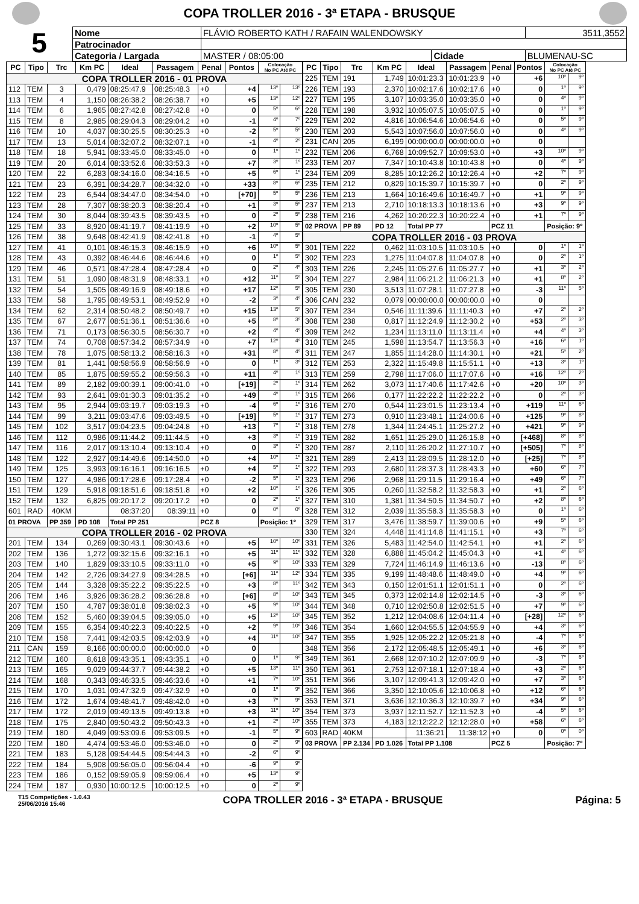COPA TROLLER 2016 - 3ª ETAPA - BRUSQUE
5
| Nome | FLÁVIO ROBERTO KATH / RAFAIN WALENDOWSKY | | | 3511,3552 |
| Patrocinador | | | | |
| Categoria / Largada | MASTER / 08:05:00 | Cidade | BLUMENAU-SC | |
| PC | Tipo | Trc | Km PC | Ideal | Passagem | Penal | Pontos | Colocação No PC Até PC | |
| --- | --- | --- | --- | --- | --- | --- | --- | --- | --- |
| COPA TROLLER 2016 - 01 PROVA | | | | | | | | | |
| 112 | TEM | 3 | 0,479 | 08:25:47.9 | 08:25:48.3 | +0 | +4 | 13º | 13º |
| 113 | TEM | 4 | 1,150 | 08:26:38.2 | 08:26:38.7 | +0 | +5 | 13º | 12º |
| 114 | TEM | 6 | 1,965 | 08:27:42.8 | 08:27:42.8 | +0 | 0 | 5º | 6º |
| 115 | TEM | 8 | 2,985 | 08:29:04.3 | 08:29:04.2 | +0 | -1 | 4º | 7º |
| 116 | TEM | 10 | 4,037 | 08:30:25.5 | 08:30:25.3 | +0 | -2 | 5º | 5º |
| 117 | TEM | 13 | 5,014 | 08:32:07.2 | 08:32:07.1 | +0 | -1 | 4º | 2º |
| 118 | TEM | 18 | 5,941 | 08:33:45.0 | 08:33:45.0 | +0 | 0 | 1º | 1º |
| 119 | TEM | 20 | 6,014 | 08:33:52.6 | 08:33:53.3 | +0 | +7 | 3º | 1º |
| 120 | TEM | 22 | 6,283 | 08:34:16.0 | 08:34:16.5 | +0 | +5 | 6º | 1º |
| 121 | TEM | 23 | 6,391 | 08:34:28.7 | 08:34:32.0 | +0 | +33 | 8º | 6º |
| 122 | TEM | 23 | 6,544 | 08:34:47.0 | 08:34:54.0 | +0 | [+70] | 5º | 5º |
| 123 | TEM | 28 | 7,307 | 08:38:20.3 | 08:38:20.4 | +0 | +1 | 3º | 5º |
| 124 | TEM | 30 | 8,044 | 08:39:43.5 | 08:39:43.5 | +0 | 0 | 2º | 5º |
| 125 | TEM | 33 | 8,920 | 08:41:19.7 | 08:41:19.9 | +0 | +2 | 10º | 5º |
| 126 | TEM | 38 | 9,648 | 08:42:41.9 | 08:42:41.8 | +0 | -1 | 4º | 5º |
| 127 | TEM | 41 | 0,101 | 08:46:15.3 | 08:46:15.9 | +0 | +6 | 10º | 5º |
| 128 | TEM | 43 | 0,392 | 08:46:44.6 | 08:46:44.6 | +0 | 0 | 1º | 5º |
| 129 | TEM | 46 | 0,571 | 08:47:28.4 | 08:47:28.4 | +0 | 0 | 2º | 4º |
| 131 | TEM | 51 | 1,090 | 08:48:31.9 | 08:48:33.1 | +0 | +12 | 11º | 5º |
| 132 | TEM | 54 | 1,505 | 08:49:16.9 | 08:49:18.6 | +0 | +17 | 12º | 5º |
| 133 | TEM | 58 | 1,795 | 08:49:53.1 | 08:49:52.9 | +0 | -2 | 3º | 4º |
| 134 | TEM | 62 | 2,314 | 08:50:48.2 | 08:50:49.7 | +0 | +15 | 13º | 5º |
| 135 | TEM | 67 | 2,677 | 08:51:36.1 | 08:51:36.6 | +0 | +5 | 8º | 3º |
| 136 | TEM | 71 | 0,173 | 08:56:30.5 | 08:56:30.7 | +0 | +2 | 4º | 4º |
| 137 | TEM | 74 | 0,708 | 08:57:34.2 | 08:57:34.9 | +0 | +7 | 12º | 4º |
| 138 | TEM | 78 | 1,075 | 08:58:13.2 | 08:58:16.3 | +0 | +31 | 8º | 4º |
| 139 | TEM | 81 | 1,441 | 08:58:56.9 | 08:58:56.9 | +0 | 0 | 1º | 3º |
| 140 | TEM | 85 | 1,875 | 08:59:55.2 | 08:59:56.3 | +0 | +11 | 4º | 1º |
| 141 | TEM | 89 | 2,182 | 09:00:39.1 | 09:00:41.0 | +0 | [+19] | 2º | 1º |
| 142 | TEM | 93 | 2,641 | 09:01:30.3 | 09:01:35.2 | +0 | +49 | 4º | 1º |
| 143 | TEM | 95 | 2,944 | 09:03:19.7 | 09:03:19.3 | +0 | -4 | 6º | 1º |
| 144 | TEM | 99 | 3,211 | 09:03:47.6 | 09:03:49.5 | +0 | [+19] | 5º | 1º |
| 145 | TEM | 102 | 3,517 | 09:04:23.5 | 09:04:24.8 | +0 | +13 | 7º | 1º |
| 146 | TEM | 112 | 0,986 | 09:11:44.2 | 09:11:44.5 | +0 | +3 | 3º | 1º |
| 147 | TEM | 116 | 2,017 | 09:13:10.4 | 09:13:10.4 | +0 | 0 | 3º | 1º |
| 148 | TEM | 122 | 2,927 | 09:14:49.6 | 09:14:50.0 | +0 | +4 | 10º | 1º |
| 149 | TEM | 125 | 3,993 | 09:16:16.1 | 09:16:16.5 | +0 | +4 | 5º | 1º |
| 150 | TEM | 127 | 4,986 | 09:17:28.6 | 09:17:28.4 | +0 | -2 | 5º | 1º |
| 151 | TEM | 129 | 5,918 | 09:18:51.6 | 09:18:51.8 | +0 | +2 | 10º | 1º |
| 152 | TEM | 132 | 6,825 | 09:20:17.2 | 09:20:17.2 | +0 | 0 | 2º | 1º |
| 601 | RAD | 40KM | | 08:37:20 | 08:39:11 | +0 | 0 | 0º | 0º |
| 01 PROVA | | PP 359 | PD 108 | Total PP 251 | | PCZ 8 | | Posição: 1º | |
| COPA TROLLER 2016 - 02 PROVA | | | | | | | | | |
| 201 | TEM | 134 | 0,269 | 09:30:43.1 | 09:30:43.6 | +0 | +5 | 10º | 10º |
| 202 | TEM | 136 | 1,272 | 09:32:15.6 | 09:32:16.1 | +0 | +5 | 11º | 11º |
| 203 | TEM | 140 | 1,829 | 09:33:10.5 | 09:33:11.0 | +0 | +5 | 9º | 10º |
| 204 | TEM | 142 | 2,726 | 09:34:27.9 | 09:34:28.5 | +0 | [+6] | 11º | 12º |
| 205 | TEM | 144 | 3,328 | 09:35:22.2 | 09:35:22.5 | +0 | +3 | 8º | 11º |
| 206 | TEM | 146 | 3,926 | 09:36:28.2 | 09:36:28.8 | +0 | [+6] | 8º | 10º |
| 207 | TEM | 150 | 4,787 | 09:38:01.8 | 09:38:02.3 | +0 | +5 | 9º | 10º |
| 208 | TEM | 152 | 5,460 | 09:39:04.5 | 09:39:05.0 | +0 | +5 | 12º | 10º |
| 209 | TEM | 155 | 6,354 | 09:40:22.3 | 09:40:22.5 | +0 | +2 | 9º | 10º |
| 210 | TEM | 158 | 7,441 | 09:42:03.5 | 09:42:03.9 | +0 | +4 | 11º | 10º |
| 211 | CAN | 159 | 8,166 | 00:00:00.0 | 00:00:00.0 | +0 | 0 | | |
| 212 | TEM | 160 | 8,618 | 09:43:35.1 | 09:43:35.1 | +0 | 0 | 1º | 9º |
| 213 | TEM | 165 | 9,029 | 09:44:37.7 | 09:44:38.2 | +0 | +5 | 13º | 11º |
| 214 | TEM | 168 | 0,343 | 09:46:33.5 | 09:46:33.6 | +0 | +1 | 7º | 10º |
| 215 | TEM | 170 | 1,031 | 09:47:32.9 | 09:47:32.9 | +0 | 0 | 1º | 9º |
| 216 | TEM | 172 | 1,674 | 09:48:41.7 | 09:48:42.0 | +0 | +3 | 7º | 9º |
| 217 | TEM | 172 | 2,019 | 09:49:13.5 | 09:49:13.8 | +0 | +3 | 11º | 10º |
| 218 | TEM | 175 | 2,840 | 09:50:43.2 | 09:50:43.3 | +0 | +1 | 2º | 10º |
| 219 | TEM | 180 | 4,049 | 09:53:09.6 | 09:53:09.5 | +0 | -1 | 5º | 9º |
| 220 | TEM | 180 | 4,474 | 09:53:46.0 | 09:53:46.0 | +0 | 0 | 2º | 9º |
| 221 | TEM | 183 | 5,128 | 09:54:44.5 | 09:54:44.3 | +0 | -2 | 6º | 9º |
| 222 | TEM | 184 | 5,908 | 09:56:05.0 | 09:56:04.4 | +0 | -6 | 9º | 9º |
| 223 | TEM | 186 | 0,152 | 09:59:05.9 | 09:59:06.4 | +0 | +5 | 13º | 9º |
| 224 | TEM | 187 | 0,930 | 10:00:12.5 | 10:00:12.5 | +0 | 0 | 2º | 9º |
| PC | Tipo | Trc | Km PC | Ideal | Passagem | Penal | Pontos | Colocação No PC Até PC | |
| --- | --- | --- | --- | --- | --- | --- | --- | --- | --- |
| 225 | TEM | 191 | 1,749 | 10:01:23.3 | 10:01:23.9 | +0 | +6 | 10º | 9º |
| 226 | TEM | 193 | 2,370 | 10:02:17.6 | 10:02:17.6 | +0 | 0 | 1º | 9º |
| 227 | TEM | 195 | 3,107 | 10:03:35.0 | 10:03:35.0 | +0 | 0 | 4º | 9º |
| 228 | TEM | 198 | 3,932 | 10:05:07.5 | 10:05:07.5 | +0 | 0 | 1º | 9º |
| 229 | TEM | 202 | 4,816 | 10:06:54.6 | 10:06:54.6 | +0 | 0 | 5º | 9º |
| 230 | TEM | 203 | 5,543 | 10:07:56.0 | 10:07:56.0 | +0 | 0 | 4º | 9º |
| 231 | CAN | 205 | 6,199 | 00:00:00.0 | 00:00:00.0 | +0 | 0 | | |
| 232 | TEM | 206 | 6,768 | 10:09:52.7 | 10:09:53.0 | +0 | +3 | 10º | 9º |
| 233 | TEM | 207 | 7,347 | 10:10:43.8 | 10:10:43.8 | +0 | 0 | 4º | 9º |
| 234 | TEM | 209 | 8,285 | 10:12:26.2 | 10:12:26.4 | +0 | +2 | 7º | 9º |
| 235 | TEM | 212 | 0,829 | 10:15:39.7 | 10:15:39.7 | +0 | 0 | 2º | 9º |
| 236 | TEM | 213 | 1,664 | 10:16:49.6 | 10:16:49.7 | +0 | +1 | 9º | 9º |
| 237 | TEM | 213 | 2,710 | 10:18:13.3 | 10:18:13.6 | +0 | +3 | 9º | 9º |
| 238 | TEM | 216 | 4,262 | 10:20:22.3 | 10:20:22.4 | +0 | +1 | 7º | 9º |
| 02 PROVA | | PP 89 | PD 12 | Total PP 77 | | PCZ 11 | | Posição: 9º | |
| COPA TROLLER 2016 - 03 PROVA | | | | | | | | | |
| 301 | TEM | 222 | 0,462 | 11:03:10.5 | 11:03:10.5 | +0 | 0 | 1º | 1º |
| 302 | TEM | 223 | 1,275 | 11:04:07.8 | 11:04:07.8 | +0 | 0 | 2º | 1º |
| 303 | TEM | 226 | 2,245 | 11:05:27.6 | 11:05:27.7 | +0 | +1 | 3º | 2º |
| 304 | TEM | 227 | 2,984 | 11:06:21.2 | 11:06:21.3 | +0 | +1 | 8º | 2º |
| 305 | TEM | 230 | 3,513 | 11:07:28.1 | 11:07:27.8 | +0 | -3 | 11º | 5º |
| 306 | CAN | 232 | 0,079 | 00:00:00.0 | 00:00:00.0 | +0 | 0 | | |
| 307 | TEM | 234 | 0,546 | 11:11:39.6 | 11:11:40.3 | +0 | +7 | 2º | 2º |
| 308 | TEM | 238 | 0,817 | 11:12:24.9 | 11:12:30.2 | +0 | +53 | 2º | 3º |
| 309 | TEM | 242 | 1,234 | 11:13:11.0 | 11:13:11.4 | +0 | +4 | 4º | 3º |
| 310 | TEM | 245 | 1,598 | 11:13:54.7 | 11:13:56.3 | +0 | +16 | 6º | 1º |
| 311 | TEM | 247 | 1,855 | 11:14:28.0 | 11:14:30.1 | +0 | +21 | 5º | 2º |
| 312 | TEM | 253 | 2,322 | 11:15:49.8 | 11:15:51.1 | +0 | +13 | 3º | 1º |
| 313 | TEM | 259 | 2,798 | 11:17:06.0 | 11:17:07.6 | +0 | +16 | 12º | 2º |
| 314 | TEM | 262 | 3,073 | 11:17:40.6 | 11:17:42.6 | +0 | +20 | 10º | 3º |
| 315 | TEM | 266 | 0,177 | 11:22:22.2 | 11:22:22.2 | +0 | 0 | 2º | 3º |
| 316 | TEM | 270 | 0,544 | 11:23:01.5 | 11:23:13.4 | +0 | +119 | 11º | 6º |
| 317 | TEM | 273 | 0,910 | 11:23:48.1 | 11:24:00.6 | +0 | +125 | 9º | 8º |
| 318 | TEM | 278 | 1,344 | 11:24:45.1 | 11:25:27.2 | +0 | +421 | 9º | 9º |
| 319 | TEM | 282 | 1,651 | 11:25:29.0 | 11:26:15.8 | +0 | [+468] | 8º | 8º |
| 320 | TEM | 287 | 2,110 | 11:26:20.2 | 11:27:10.7 | +0 | [+505] | 7º | 8º |
| 321 | TEM | 289 | 2,413 | 11:28:09.5 | 11:28:12.0 | +0 | [+25] | 7º | 8º |
| 322 | TEM | 293 | 2,680 | 11:28:37.3 | 11:28:43.3 | +0 | +60 | 6º | 7º |
| 323 | TEM | 296 | 2,968 | 11:29:11.5 | 11:29:16.4 | +0 | +49 | 6º | 7º |
| 326 | TEM | 305 | 0,260 | 11:32:58.2 | 11:32:58.3 | +0 | +1 | 2º | 6º |
| 327 | TEM | 310 | 1,381 | 11:34:50.5 | 11:34:50.7 | +0 | +2 | 8º | 6º |
| 328 | TEM | 312 | 2,039 | 11:35:58.3 | 11:35:58.3 | +0 | 0 | 1º | 6º |
| 329 | TEM | 317 | 3,476 | 11:38:59.7 | 11:39:00.6 | +0 | +9 | 5º | 6º |
| 330 | TEM | 324 | 4,448 | 11:41:14.8 | 11:41:15.1 | +0 | +3 | 7º | 6º |
| 331 | TEM | 326 | 5,483 | 11:42:54.0 | 11:42:54.1 | +0 | +1 | 2º | 6º |
| 332 | TEM | 328 | 6,888 | 11:45:04.2 | 11:45:04.3 | +0 | +1 | 4º | 6º |
| 333 | TEM | 329 | 7,724 | 11:46:14.9 | 11:46:13.6 | +0 | -13 | 8º | 6º |
| 334 | TEM | 335 | 9,199 | 11:48:48.6 | 11:48:49.0 | +0 | +4 | 9º | 6º |
| 342 | TEM | 343 | 0,150 | 12:01:51.1 | 12:01:51.1 | +0 | 0 | 2º | 6º |
| 343 | TEM | 345 | 0,373 | 12:02:14.8 | 12:02:14.5 | +0 | -3 | 3º | 6º |
| 344 | TEM | 348 | 0,710 | 12:02:50.8 | 12:02:51.5 | +0 | +7 | 9º | 6º |
| 345 | TEM | 352 | 1,212 | 12:04:08.6 | 12:04:11.4 | +0 | [+28] | 12º | 6º |
| 346 | TEM | 354 | 1,660 | 12:04:55.5 | 12:04:55.9 | +0 | +4 | 3º | 6º |
| 347 | TEM | 355 | 1,925 | 12:05:22.2 | 12:05:21.8 | +0 | -4 | 7º | 6º |
| 348 | TEM | 356 | 2,172 | 12:05:48.5 | 12:05:49.1 | +0 | +6 | 3º | 6º |
| 349 | TEM | 361 | 2,668 | 12:07:10.2 | 12:07:09.9 | +0 | -3 | 7º | 6º |
| 350 | TEM | 361 | 2,753 | 12:07:18.1 | 12:07:18.4 | +0 | +3 | 2º | 6º |
| 351 | TEM | 366 | 3,107 | 12:09:41.3 | 12:09:42.0 | +0 | +7 | 3º | 6º |
| 352 | TEM | 366 | 3,350 | 12:10:05.6 | 12:10:06.8 | +0 | +12 | 6º | 6º |
| 353 | TEM | 371 | 3,636 | 12:10:36.3 | 12:10:39.7 | +0 | +34 | 9º | 6º |
| 354 | TEM | 373 | 3,937 | 12:11:52.7 | 12:11:52.3 | +0 | -4 | 5º | 6º |
| 355 | TEM | 373 | 4,183 | 12:12:22.2 | 12:12:28.0 | +0 | +58 | 6º | 6º |
| 603 | RAD | 40KM | | 11:36:21 | 11:38:12 | +0 | 0 | 0º | 0º |
| 03 PROVA | | PP 2.134 | PD 1.026 | Total PP 1.108 | | PCZ 5 | | Posição: 7º | |
T15 Competições - 1.0.43
25/06/2016 15:46
COPA TROLLER 2016 - 3ª ETAPA - BRUSQUE
Página: 5